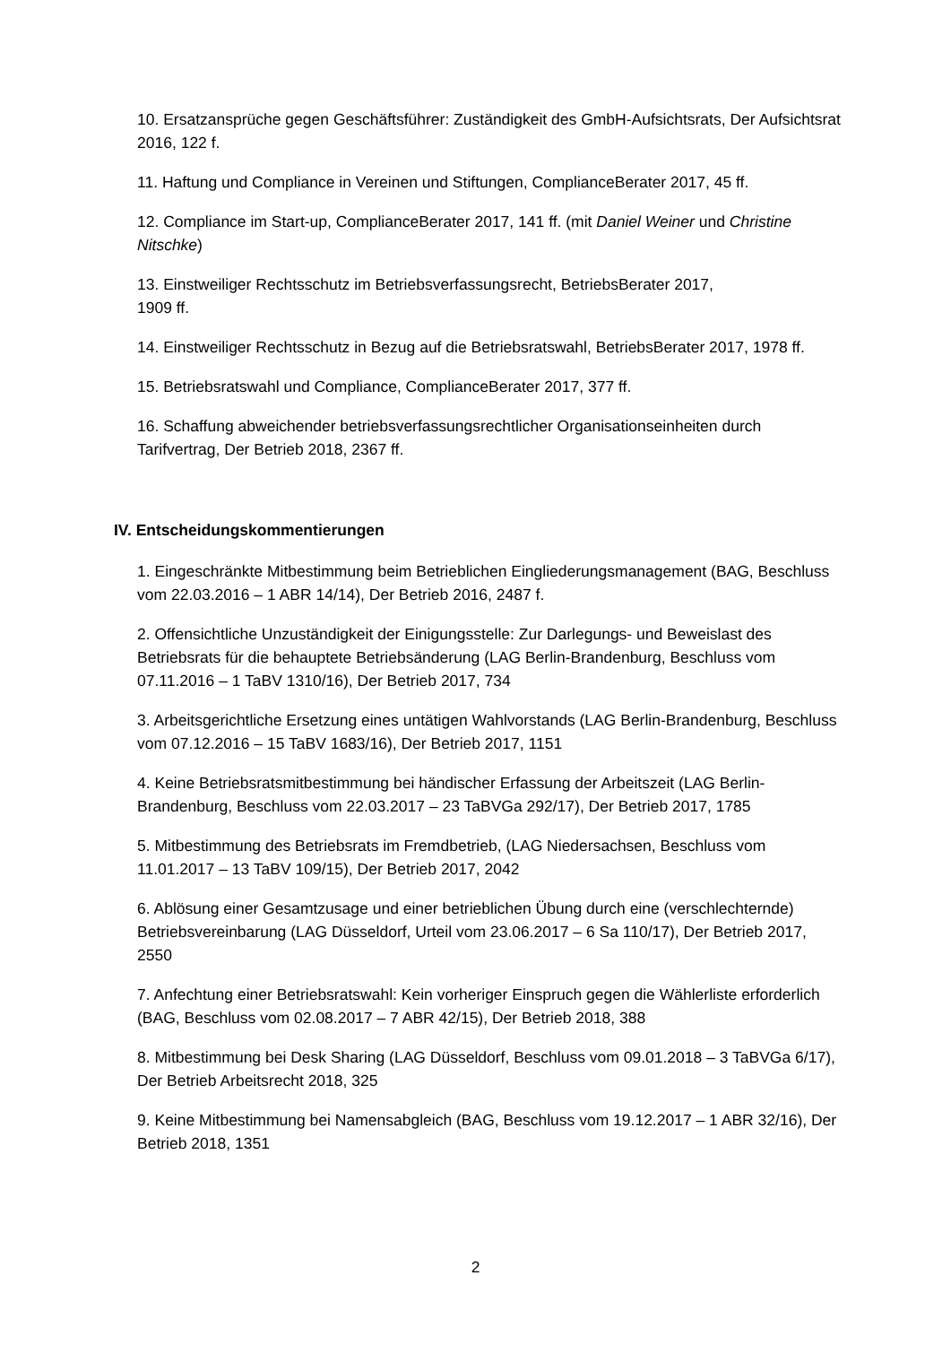10. Ersatzansprüche gegen Geschäftsführer: Zuständigkeit des GmbH-Aufsichtsrats, Der Aufsichtsrat 2016, 122 f.
11. Haftung und Compliance in Vereinen und Stiftungen, ComplianceBerater 2017, 45 ff.
12. Compliance im Start-up, ComplianceBerater 2017, 141 ff. (mit Daniel Weiner und Christine Nitschke)
13. Einstweiliger Rechtsschutz im Betriebsverfassungsrecht, BetriebsBerater 2017,
1909 ff.
14. Einstweiliger Rechtsschutz in Bezug auf die Betriebsratswahl, BetriebsBerater 2017, 1978 ff.
15. Betriebsratswahl und Compliance, ComplianceBerater 2017, 377 ff.
16. Schaffung abweichender betriebsverfassungsrechtlicher Organisationseinheiten durch Tarifvertrag, Der Betrieb 2018, 2367 ff.
IV. Entscheidungskommentierungen
1. Eingeschränkte Mitbestimmung beim Betrieblichen Eingliederungsmanagement (BAG, Beschluss vom 22.03.2016 – 1 ABR 14/14), Der Betrieb 2016, 2487 f.
2. Offensichtliche Unzuständigkeit der Einigungsstelle: Zur Darlegungs- und Beweislast des Betriebsrats für die behauptete Betriebsänderung (LAG Berlin-Brandenburg, Beschluss vom 07.11.2016 – 1 TaBV 1310/16), Der Betrieb 2017, 734
3. Arbeitsgerichtliche Ersetzung eines untätigen Wahlvorstands (LAG Berlin-Brandenburg, Beschluss vom 07.12.2016 – 15 TaBV 1683/16), Der Betrieb 2017, 1151
4. Keine Betriebsratsmitbestimmung bei händischer Erfassung der Arbeitszeit (LAG Berlin-Brandenburg, Beschluss vom 22.03.2017 – 23 TaBVGa 292/17), Der Betrieb 2017, 1785
5. Mitbestimmung des Betriebsrats im Fremdbetrieb, (LAG Niedersachsen, Beschluss vom 11.01.2017 – 13 TaBV 109/15), Der Betrieb 2017, 2042
6. Ablösung einer Gesamtzusage und einer betrieblichen Übung durch eine (verschlechternde) Betriebsvereinbarung (LAG Düsseldorf, Urteil vom 23.06.2017 – 6 Sa 110/17), Der Betrieb 2017, 2550
7. Anfechtung einer Betriebsratswahl: Kein vorheriger Einspruch gegen die Wählerliste erforderlich (BAG, Beschluss vom 02.08.2017 – 7 ABR 42/15), Der Betrieb 2018, 388
8. Mitbestimmung bei Desk Sharing (LAG Düsseldorf, Beschluss vom 09.01.2018 – 3 TaBVGa 6/17), Der Betrieb Arbeitsrecht 2018, 325
9. Keine Mitbestimmung bei Namensabgleich (BAG, Beschluss vom 19.12.2017 – 1 ABR 32/16), Der Betrieb 2018, 1351
2